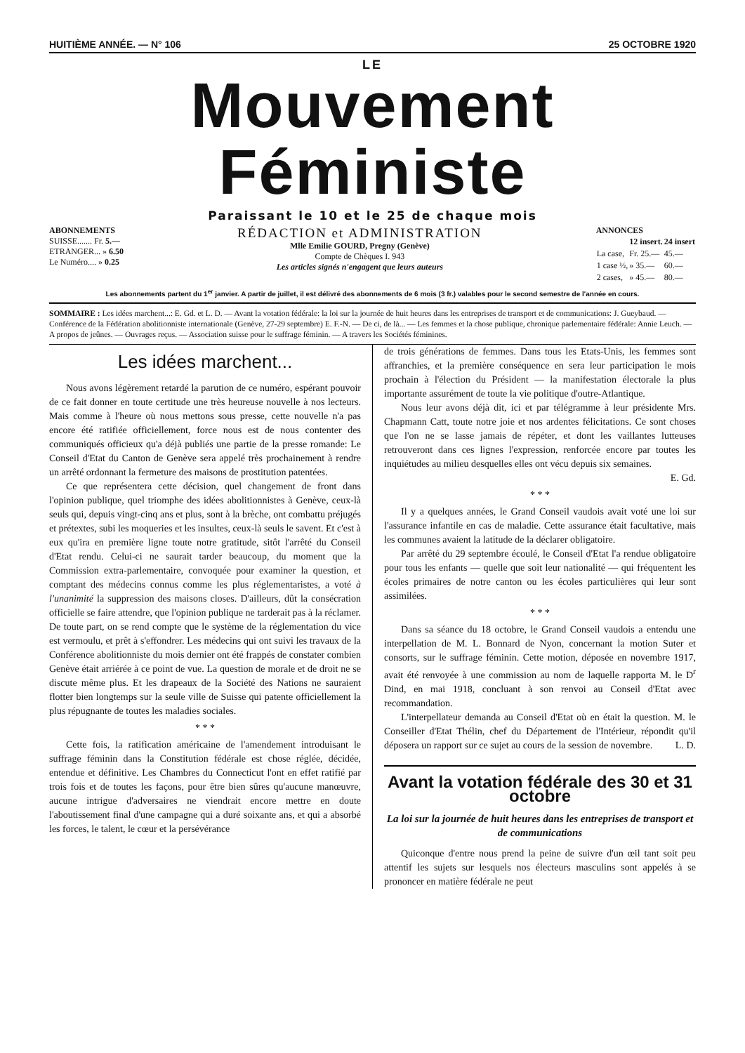HUITIÈME ANNÉE. — N° 106 25 OCTOBRE 1920
LE
Mouvement Féministe
Paraissant le 10 et le 25 de chaque mois
ABONNEMENTS
SUISSE....... Fr. 5.—
ETRANGER... » 6.50
Le Numéro.... » 0.25
RÉDACTION et ADMINISTRATION
Mlle Emilie GOURD, Pregny (Genève)
Compte de Chèques I. 943
Les articles signés n'engagent que leurs auteurs
ANNONCES
| | 12 insert. | 24 insert |
| --- | --- | --- |
| La case, | Fr. 25.— | 45.— |
| 1 case ½, | » 35.— | 60.— |
| 2 cases, | » 45.— | 80.— |
Les abonnements partent du 1<sup>er</sup> janvier. A partir de juillet, il est délivré des abonnements de 6 mois (3 fr.) valables pour le second semestre de l'année en cours.
SOMMAIRE : Les idées marchent...: E. Gd. et L. D. — Avant la votation fédérale: la loi sur la journée de huit heures dans les entreprises de transport et de communications: J. Gueybaud. — Conférence de la Fédération abolitionniste internationale (Genève, 27-29 septembre) E. F.-N. — De ci, de là... — Les femmes et la chose publique, chronique parlementaire fédérale: Annie Leuch. — A propos de jeûnes. — Ouvrages reçus. — Association suisse pour le suffrage féminin. — A travers les Sociétés féminines.
Les idées marchent...
Nous avons légèrement retardé la parution de ce numéro, espérant pouvoir de ce fait donner en toute certitude une très heureuse nouvelle à nos lecteurs. Mais comme à l'heure où nous mettons sous presse, cette nouvelle n'a pas encore été ratifiée officiellement, force nous est de nous contenter des communiqués officieux qu'a déjà publiés une partie de la presse romande: Le Conseil d'Etat du Canton de Genève sera appelé très prochainement à rendre un arrêté ordonnant la fermeture des maisons de prostitution patentées.
Ce que représentera cette décision, quel changement de front dans l'opinion publique, quel triomphe des idées abolitionnistes à Genève, ceux-là seuls qui, depuis vingt-cinq ans et plus, sont à la brèche, ont combattu préjugés et prétextes, subi les moqueries et les insultes, ceux-là seuls le savent. Et c'est à eux qu'ira en première ligne toute notre gratitude, sitôt l'arrêté du Conseil d'Etat rendu. Celui-ci ne saurait tarder beaucoup, du moment que la Commission extra-parlementaire, convoquée pour examiner la question, et comptant des médecins connus comme les plus réglementaristes, a voté à l'unanimité la suppression des maisons closes. D'ailleurs, dût la consécration officielle se faire attendre, que l'opinion publique ne tarderait pas à la réclamer. De toute part, on se rend compte que le système de la réglementation du vice est vermoulu, et prêt à s'effondrer. Les médecins qui ont suivi les travaux de la Conférence abolitionniste du mois dernier ont été frappés de constater combien Genève était arriérée à ce point de vue. La question de morale et de droit ne se discute même plus. Et les drapeaux de la Société des Nations ne sauraient flotter bien longtemps sur la seule ville de Suisse qui patente officiellement la plus répugnante de toutes les maladies sociales.
* * *
Cette fois, la ratification américaine de l'amendement introduisant le suffrage féminin dans la Constitution fédérale est chose réglée, décidée, entendue et définitive. Les Chambres du Connecticut l'ont en effet ratifié par trois fois et de toutes les façons, pour être bien sûres qu'aucune manœuvre, aucune intrigue d'adversaires ne viendrait encore mettre en doute l'aboutissement final d'une campagne qui a duré soixante ans, et qui a absorbé les forces, le talent, le cœur et la persévérance
de trois générations de femmes. Dans tous les Etats-Unis, les femmes sont affranchies, et la première conséquence en sera leur participation le mois prochain à l'élection du Président — la manifestation électorale la plus importante assurément de toute la vie politique d'outre-Atlantique.
Nous leur avons déjà dit, ici et par télégramme à leur présidente Mrs. Chapmann Catt, toute notre joie et nos ardentes félicitations. Ce sont choses que l'on ne se lasse jamais de répéter, et dont les vaillantes lutteuses retrouveront dans ces lignes l'expression, renforcée encore par toutes les inquiétudes au milieu desquelles elles ont vécu depuis six semaines.
E. Gd.
* * *
Il y a quelques années, le Grand Conseil vaudois avait voté une loi sur l'assurance infantile en cas de maladie. Cette assurance était facultative, mais les communes avaient la latitude de la déclarer obligatoire.
Par arrêté du 29 septembre écoulé, le Conseil d'Etat l'a rendue obligatoire pour tous les enfants — quelle que soit leur nationalité — qui fréquentent les écoles primaires de notre canton ou les écoles particulières qui leur sont assimilées.
* * *
Dans sa séance du 18 octobre, le Grand Conseil vaudois a entendu une interpellation de M. L. Bonnard de Nyon, concernant la motion Suter et consorts, sur le suffrage féminin. Cette motion, déposée en novembre 1917, avait été renvoyée à une commission au nom de laquelle rapporta M. le D<sup>r</sup> Dind, en mai 1918, concluant à son renvoi au Conseil d'Etat avec recommandation.
L'interpellateur demanda au Conseil d'Etat où en était la question. M. le Conseiller d'Etat Thélin, chef du Département de l'Intérieur, répondit qu'il déposera un rapport sur ce sujet au cours de la session de novembre. L. D.
Avant la votation fédérale des 30 et 31 octobre
La loi sur la journée de huit heures dans les entreprises de transport et de communications
Quiconque d'entre nous prend la peine de suivre d'un œil tant soit peu attentif les sujets sur lesquels nos électeurs masculins sont appelés à se prononcer en matière fédérale ne peut